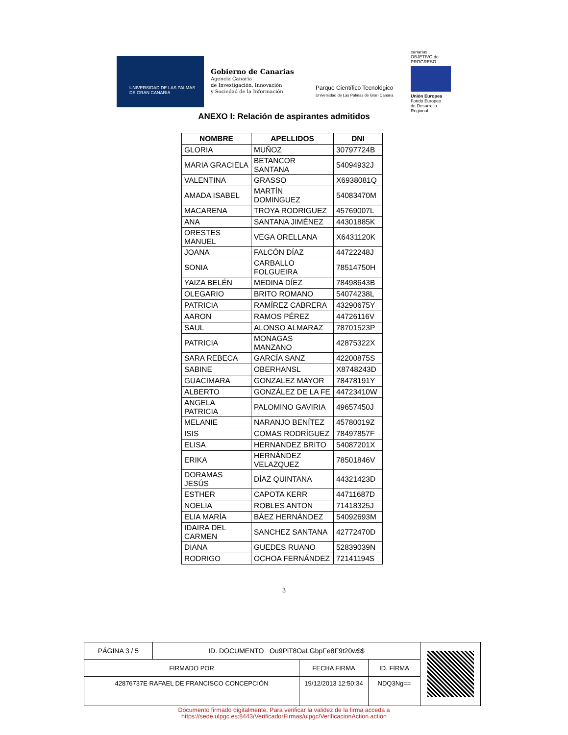UNIVERSIDAD DE LAS PALMAS
DE GRAN CANARIA
Gobierno de Canarias
Agencia Canaria
de Investigación, Innovación
y Sociedad de la Información
Parque Científico Tecnológico
Universidad de Las Palmas de Gran Canaria
canarias
OBJETIVO de PROGRESO
Unión Europea
Fondo Europeo
de Desarrollo Regional
ANEXO I: Relación de aspirantes admitidos
| NOMBRE | APELLIDOS | DNI |
| --- | --- | --- |
| GLORIA | MUÑOZ | 30797724B |
| MARIA GRACIELA | BETANCOR SANTANA | 54094932J |
| VALENTINA | GRASSO | X6938081Q |
| AMADA ISABEL | MARTÍN DOMINGUEZ | 54083470M |
| MACARENA | TROYA RODRIGUEZ | 45769007L |
| ANA | SANTANA JIMÉNEZ | 44301885K |
| ORESTES MANUEL | VEGA ORELLANA | X6431120K |
| JOANA | FALCÓN DÍAZ | 44722248J |
| SONIA | CARBALLO FOLGUEIRA | 78514750H |
| YAIZA BELÉN | MEDINA DÍEZ | 78498643B |
| OLEGARIO | BRITO ROMANO | 54074238L |
| PATRICIA | RAMÍREZ CABRERA | 43290675Y |
| AARON | RAMOS PÉREZ | 44726116V |
| SAUL | ALONSO ALMARAZ | 78701523P |
| PATRICIA | MONAGAS MANZANO | 42875322X |
| SARA REBECA | GARCÍA SANZ | 42200875S |
| SABINE | OBERHANSL | X8748243D |
| GUACIMARA | GONZALEZ MAYOR | 78478191Y |
| ALBERTO | GONZÁLEZ DE LA FE | 44723410W |
| ANGELA PATRICIA | PALOMINO GAVIRIA | 49657450J |
| MELANIE | NARANJO BENÍTEZ | 45780019Z |
| ISIS | COMAS RODRÍGUEZ | 78497857F |
| ELISA | HERNANDEZ BRITO | 54087201X |
| ERIKA | HERNÁNDEZ VELAZQUEZ | 78501846V |
| DORAMAS JESÚS | DÍAZ QUINTANA | 44321423D |
| ESTHER | CAPOTA KERR | 44711687D |
| NOELIA | ROBLES ANTON | 71418325J |
| ELIA MARÍA | BÁEZ HERNÁNDEZ | 54092693M |
| IDAIRA DEL CARMEN | SANCHEZ SANTANA | 42772470D |
| DIANA | GUEDES RUANO | 52839039N |
| RODRIGO | OCHOA FERNÁNDEZ | 72141194S |
3
| PÁGINA 3 / 5 | ID. DOCUMENTO Ou9PiT8OaLGbpFe8F9t20w$$ | | | |
| FIRMADO POR | | FECHA FIRMA | ID. FIRMA | |
| 42876737E RAFAEL DE FRANCISCO CONCEPCIÓN | | 19/12/2013 12:50:34 | NDQ3Ng== | |
Documento firmado digitalmente. Para verificar la validez de la firma acceda a
https://sede.ulpgc.es:8443/VerificadorFirmas/ulpgc/VerificacionAction.action